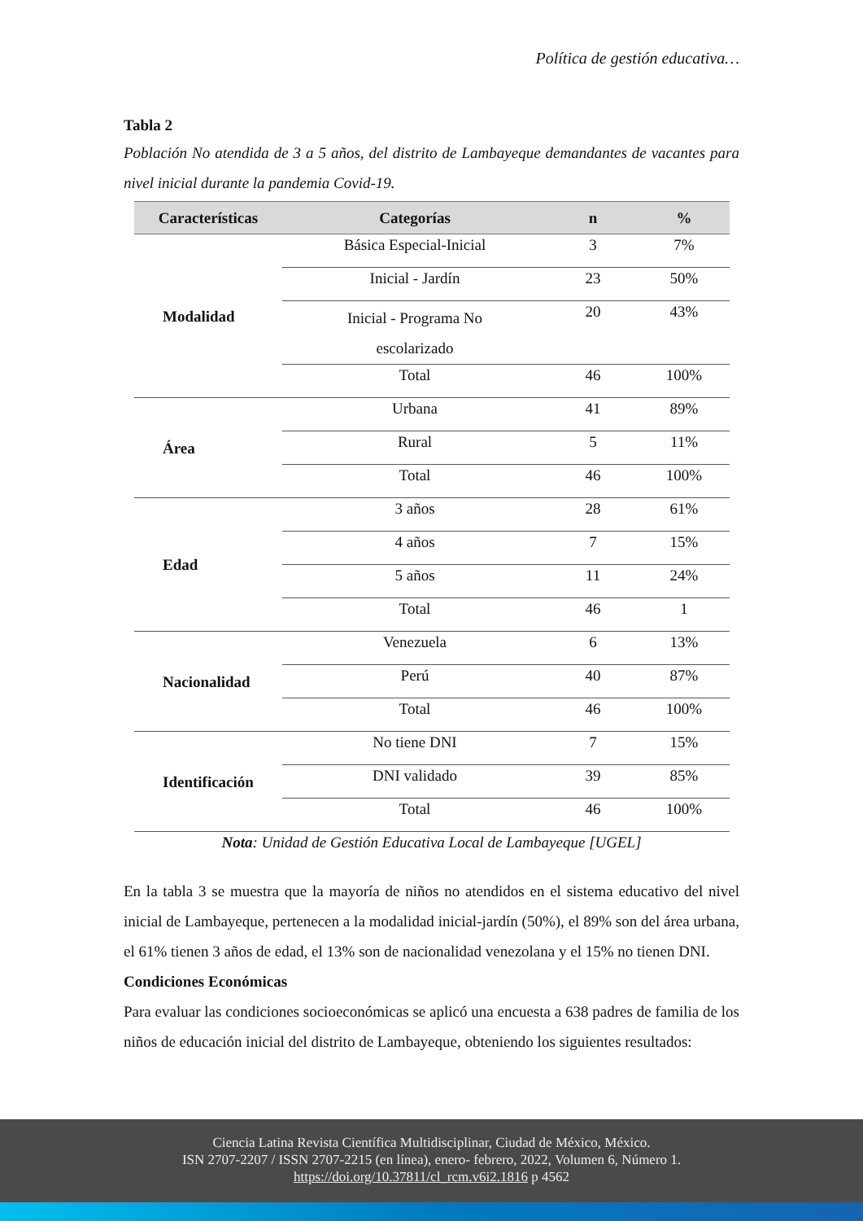Política de gestión educativa…
Tabla 2
Población No atendida de 3 a 5 años, del distrito de Lambayeque demandantes de vacantes para nivel inicial durante la pandemia Covid-19.
| Características | Categorías | n | % |
| --- | --- | --- | --- |
| Modalidad | Básica Especial-Inicial | 3 | 7% |
| | Inicial - Jardín | 23 | 50% |
| | Inicial - Programa No escolarizado | 20 | 43% |
| | Total | 46 | 100% |
| Área | Urbana | 41 | 89% |
| | Rural | 5 | 11% |
| | Total | 46 | 100% |
| Edad | 3 años | 28 | 61% |
| | 4 años | 7 | 15% |
| | 5 años | 11 | 24% |
| | Total | 46 | 1 |
| Nacionalidad | Venezuela | 6 | 13% |
| | Perú | 40 | 87% |
| | Total | 46 | 100% |
| Identificación | No tiene DNI | 7 | 15% |
| | DNI validado | 39 | 85% |
| | Total | 46 | 100% |
Nota: Unidad de Gestión Educativa Local de Lambayeque [UGEL]
En la tabla 3 se muestra que la mayoría de niños no atendidos en el sistema educativo del nivel inicial de Lambayeque, pertenecen a la modalidad inicial-jardín (50%), el 89% son del área urbana, el 61% tienen 3 años de edad, el 13% son de nacionalidad venezolana y el 15% no tienen DNI.
Condiciones Económicas
Para evaluar las condiciones socioeconómicas se aplicó una encuesta a 638 padres de familia de los niños de educación inicial del distrito de Lambayeque, obteniendo los siguientes resultados:
Ciencia Latina Revista Científica Multidisciplinar, Ciudad de México, México.
ISN 2707-2207 / ISSN 2707-2215 (en línea), enero- febrero, 2022, Volumen 6, Número 1.
https://doi.org/10.37811/cl_rcm.v6i2.1816 p 4562